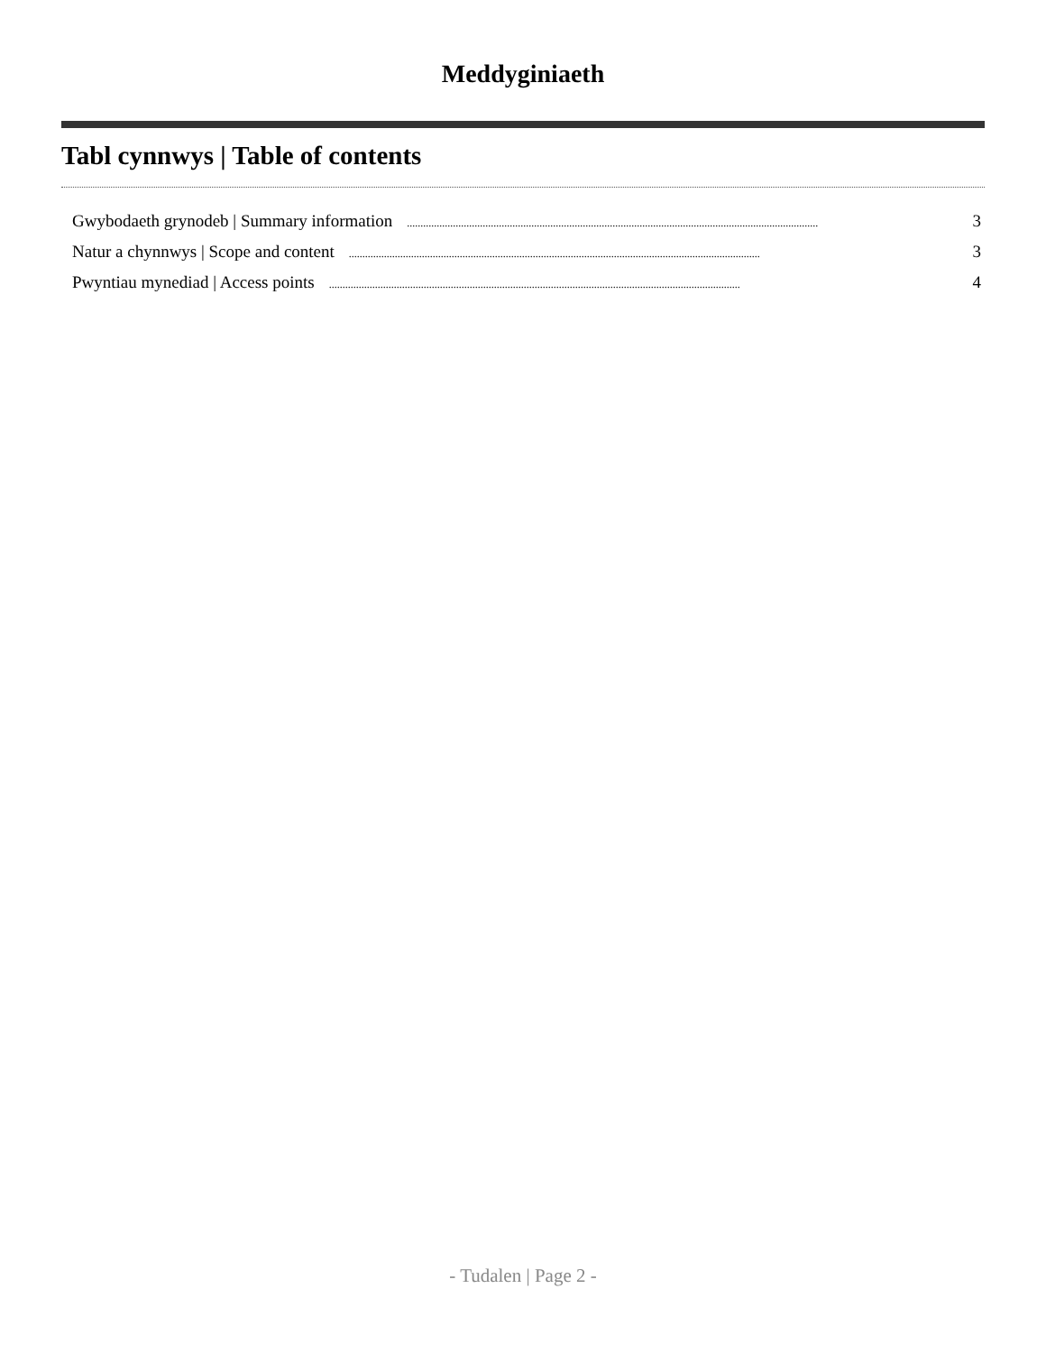Meddyginiaeth
Tabl cynnwys | Table of contents
Gwybodaeth grynodeb | Summary information........................................................................................................................................................ 3
Natur a chynnwys | Scope and content........................................................................................................................................................ 3
Pwyntiau mynediad | Access points........................................................................................................................................................ 4
- Tudalen | Page 2 -